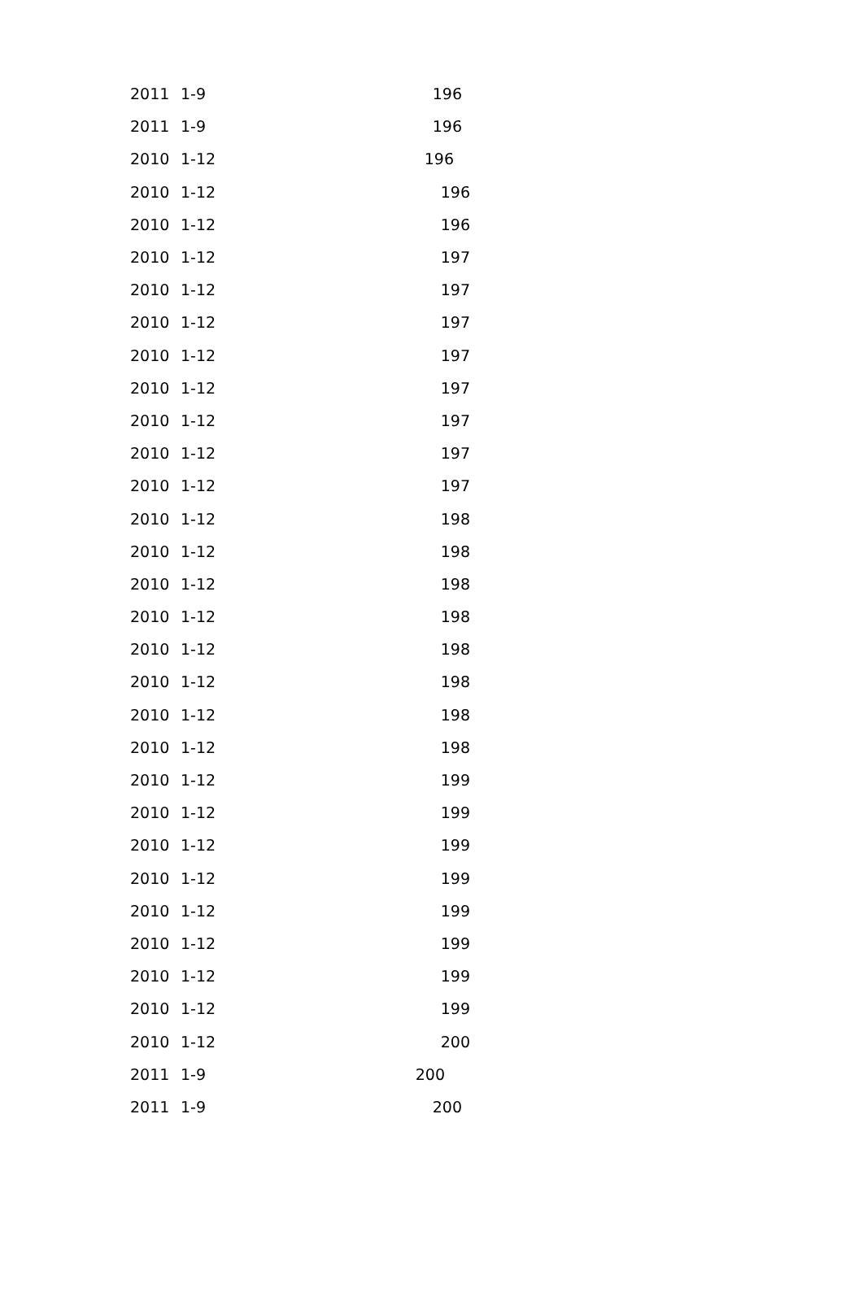| 2011 | 1-9 | 196 |
| 2011 | 1-9 | 196 |
| 2010 | 1-12 | 196 |
| 2010 | 1-12 | 196 |
| 2010 | 1-12 | 196 |
| 2010 | 1-12 | 197 |
| 2010 | 1-12 | 197 |
| 2010 | 1-12 | 197 |
| 2010 | 1-12 | 197 |
| 2010 | 1-12 | 197 |
| 2010 | 1-12 | 197 |
| 2010 | 1-12 | 197 |
| 2010 | 1-12 | 197 |
| 2010 | 1-12 | 198 |
| 2010 | 1-12 | 198 |
| 2010 | 1-12 | 198 |
| 2010 | 1-12 | 198 |
| 2010 | 1-12 | 198 |
| 2010 | 1-12 | 198 |
| 2010 | 1-12 | 198 |
| 2010 | 1-12 | 198 |
| 2010 | 1-12 | 199 |
| 2010 | 1-12 | 199 |
| 2010 | 1-12 | 199 |
| 2010 | 1-12 | 199 |
| 2010 | 1-12 | 199 |
| 2010 | 1-12 | 199 |
| 2010 | 1-12 | 199 |
| 2010 | 1-12 | 199 |
| 2010 | 1-12 | 200 |
| 2011 | 1-9 | 200 |
| 2011 | 1-9 | 200 |